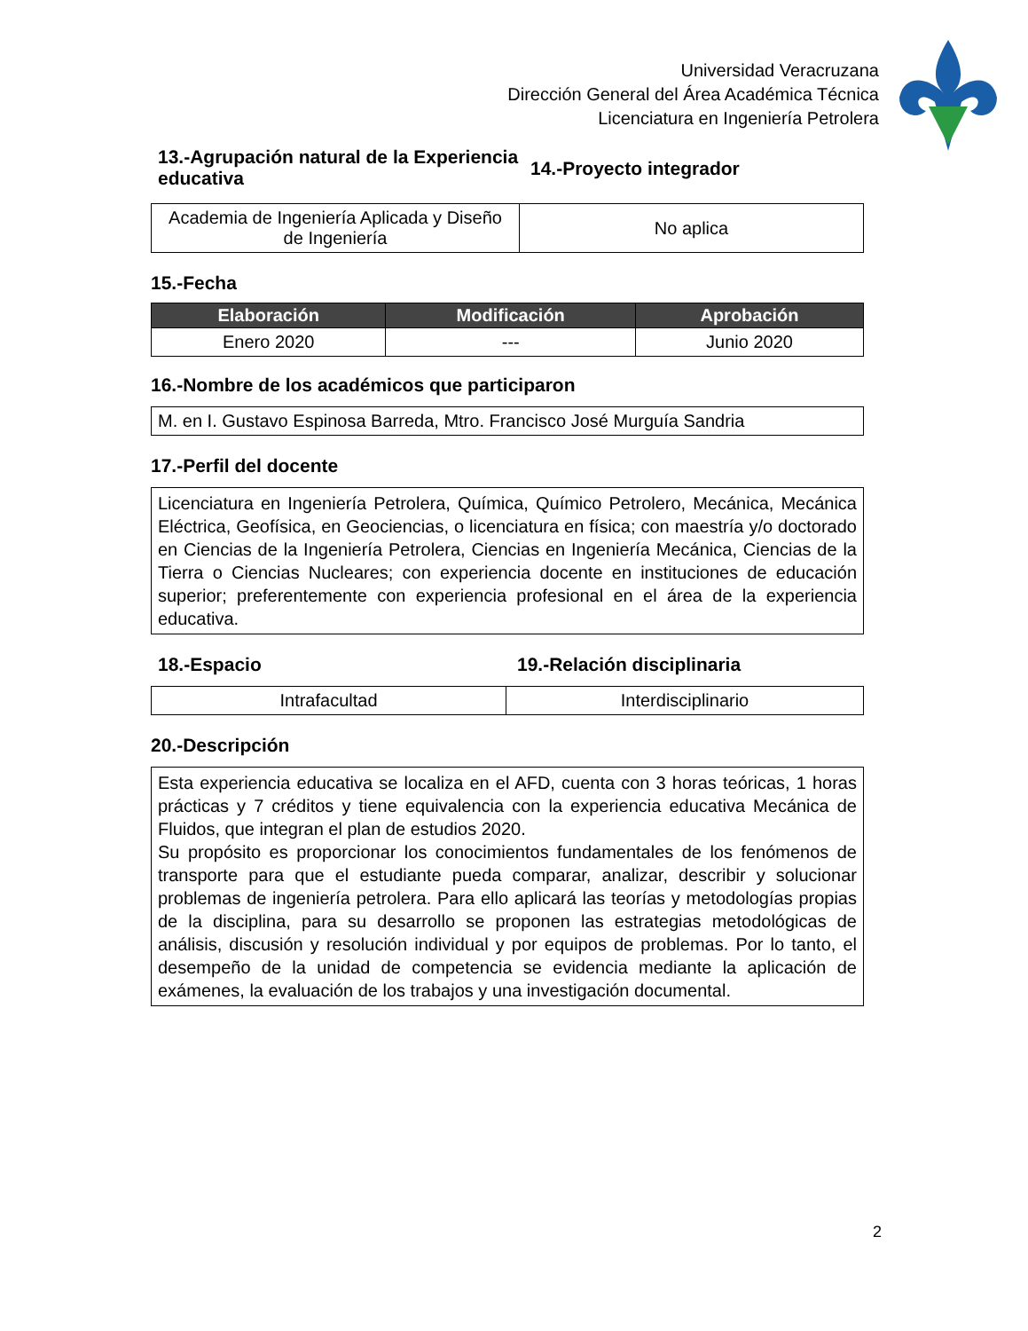Universidad Veracruzana
Dirección General del Área Académica Técnica
Licenciatura en Ingeniería Petrolera
13.-Agrupación natural de la Experiencia educativa
14.-Proyecto integrador
| Academia de Ingeniería Aplicada y Diseño de Ingeniería | No aplica |
15.-Fecha
| Elaboración | Modificación | Aprobación |
| --- | --- | --- |
| Enero 2020 | --- | Junio 2020 |
16.-Nombre de los académicos que participaron
| M. en I. Gustavo Espinosa Barreda, Mtro. Francisco José Murguía Sandria |
17.-Perfil del docente
| Licenciatura en Ingeniería Petrolera, Química, Químico Petrolero, Mecánica, Mecánica Eléctrica, Geofísica, en Geociencias, o licenciatura en física; con maestría y/o doctorado en Ciencias de la Ingeniería Petrolera, Ciencias en Ingeniería Mecánica, Ciencias de la Tierra o Ciencias Nucleares; con experiencia docente en instituciones de educación superior; preferentemente con experiencia profesional en el área de la experiencia educativa. |
18.-Espacio 19.-Relación disciplinaria
| Intrafacultad | Interdisciplinario |
20.-Descripción
| Esta experiencia educativa se localiza en el AFD, cuenta con 3 horas teóricas, 1 horas prácticas y 7 créditos y tiene equivalencia con la experiencia educativa Mecánica de Fluidos, que integran el plan de estudios 2020. Su propósito es proporcionar los conocimientos fundamentales de los fenómenos de transporte para que el estudiante pueda comparar, analizar, describir y solucionar problemas de ingeniería petrolera. Para ello aplicará las teorías y metodologías propias de la disciplina, para su desarrollo se proponen las estrategias metodológicas de análisis, discusión y resolución individual y por equipos de problemas. Por lo tanto, el desempeño de la unidad de competencia se evidencia mediante la aplicación de exámenes, la evaluación de los trabajos y una investigación documental. |
2